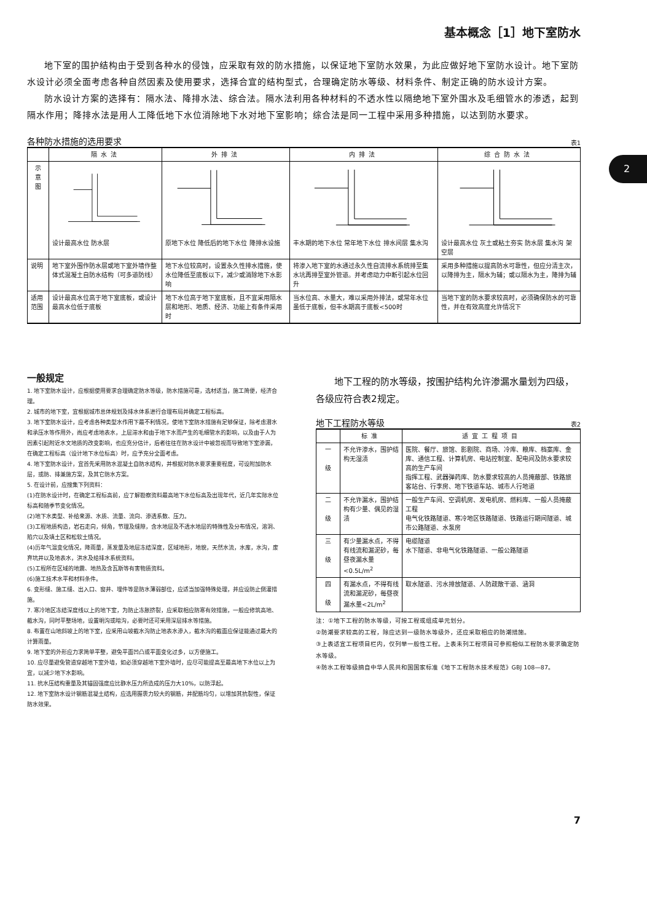基本概念［1］地下室防水
2
地下室的围护结构由于受到各种水的侵蚀，应采取有效的防水措施，以保证地下室防水效果，为此应做好地下室防水设计。地下室防水设计必须全面考虑各种自然因素及使用要求，选择合宜的结构型式，合理确定防水等级、材料条件、制定正确的防水设计方案。
防水设计方案的选择有：隔水法、降排水法、综合法。隔水法利用各种材料的不透水性以隔绝地下室外围水及毛细管水的渗透，起到隔水作用；降排水法是用人工降低地下水位消除地下水对地下室影响；综合法是同一工程中采用多种措施，以达到防水要求。
各种防水措施的选用要求 表1
| | 隔水法 | 外排法 | 内排法 | 综合防水法 |
| --- | --- | --- | --- | --- |
| 示 意 图 | 设计最高水位 防水层 | 原地下水位 降低后的地下水位 降排水设施 | 丰水期的地下水位 常年地下水位 排水间层 集水沟 | 设计最高水位 灰土或粘土夯实 防水层 集水沟 架空层 |
| 说明 | 地下室外围作防水层或地下室外墙作整体式混凝土自防水结构（可多道防线） | 地下水位较高时，设置永久性排水措施，使水位降低至底板以下，减少或消除地下水影响 | 将渗入地下室的水通过永久性自流排水系统排至集水坑再排至室外管道。并考虑动力中断引起水位回升 | 采用多种措施以提高防水可靠性，但应分清主次，以降排为主，隔水为辅；或以隔水为主，降排为辅 |
| 适用范围 | 设计最高水位高于地下室底板，或设计最高水位低于底板 | 地下水位高于地下室底板，且不宜采用隔水层和地形、地质、经济、功能上有条件采用时 | 当水位高、水量大，难以采用外排法，或常年水位虽低于底板，但丰水期高于底板<500时 | 当地下室的防水要求较高时，必须确保防水的可靠性，并在有效高度允许情况下 |
一般规定
1. 地下室防水设计，应根据使用要求合理确定防水等级，防水措施可靠，选材适当，施工简便，经济合理。
2. 城市的地下室，宜根据城市总体规划及排水体系进行合理布局并确定工程标高。
3. 地下室防水设计，应考虑各种类型水作用下最不利情况，使地下室防水措施有足够保证，除考虑潜水和承压水等作用外，尚应考虑地表水，上层滞水和由于地下水而产生的毛细管水的影响，以及由于人为因素引起附近水文地质的改变影响，也应充分估计，后者往往在防水设计中被忽视而导致地下室渗漏，在确定工程标高（设计地下水位标高）时，应予充分全面考虑。
4. 地下室防水设计，宜首先采用防水混凝土自防水结构，并根据对防水要求重要程度，可设附加防水层，或防、排兼施方案，及其它防水方案。
5. 在设计前，应搜集下列资料：
(1)在防水设计时，在确定工程标高前，应了解勘察资料最高地下水位标高及出现年代，近几年实际水位标高和随季节变化情况。
(2)地下水类型、补给来源、水质、流量、流向、渗透系数、压力。
(3)工程地质构造，岩石走向，倾角，节理及缝隙，含水地层及不透水地层的特殊性及分布情况，溶洞、陷穴以及填土区和松软土情况。
(4)历年气温变化情况，降雨量，蒸发量及地层冻结深度，区域地形，地貌，天然水流，水库，水沟，废弃坑井以及地表水，洪水及给排水系统资料。
(5)工程所在区域的地震、地热及含瓦斯等有害物质资料。
(6)施工技术水平和材料条件。
6. 变形缝、施工缝、出入口、窗井、埋件等是防水薄弱部位，应适当加强特殊处理，并应设防止倒灌措施。
7. 寒冷地区冻结深度线以上的地下室，为防止冻胀挤裂，应采取相应防寒有效措施，一般应修筑高地、截水沟，同时平整场地，设置明沟或暗沟，必要时还可采用深层排水等措施。
8. 布置在山地斜坡上的地下室，应采用山坡截水沟防止地表水渗入，截水沟的截面应保证能通过最大的计算雨量。
9. 地下室的外形应力求简单平整，避免平面凹凸或平面变化过多，以方便施工。
10. 应尽量避免管道穿越地下室外墙，如必须穿越地下室外墙时，应尽可能提高至最高地下水位以上为宜，以减少地下水影响。
11. 抗水压结构重量及其锚固强度应比静水压力所造成的压力大10%，以防浮起。
12. 地下室防水设计钢筋混凝土结构，应选用握裹力较大的钢筋，并配筋均匀，以增加其抗裂性，保证防水效果。
地下工程的防水等级，按围护结构允许渗漏水量划为四级，各级应符合表2规定。
地下工程防水等级 表2
| | 标准 | 适宜工程项目 |
| --- | --- | --- |
| 一 级 | 不允许渗水，围护结构无湿渍 | 医院、餐厅、旅馆、影剧院、商场、冷库、粮库、档案库、金库、通信工程、计算机房、电站控制室、配电间及防水要求较高的生产车间 指挥工程、武器弹药库、防水要求较高的人员掩蔽部、铁路旅客站台、行李房、地下铁道车站、城市人行地道 |
| 二 级 | 不允许漏水，围护结构有少量、偶见的湿渍 | 一般生产车间、空调机房、发电机房、燃料库、一般人员掩蔽工程 电气化铁路隧道、寒冷地区铁路隧道、铁路运行期间隧道、城市公路隧道、水泵房 |
| 三 级 | 有少量漏水点，不得有线流和漏泥砂，每昼夜漏水量<0.5L/m<sup>2</sup> | 电缆隧道 水下隧道、非电气化铁路隧道、一般公路隧道 |
| 四 级 | 有漏水点，不得有线流和漏泥砂，每昼夜漏水量<2L/m<sup>2</sup> | 取水隧道、污水排放隧道、人防疏散干道、涵洞 |
注：①地下工程的防水等级，可按工程或组成单元划分。
②防潮要求较高的工程，除应达到一级防水等级外，还应采取相应的防潮措施。
③上表适宜工程项目栏内，仅列举一般性工程。上表未列工程项目可参照相似工程防水要求确定防水等级。
④防水工程等级摘自中华人民共和国国家标准《地下工程防水技术规范》GBJ 108—87。
7